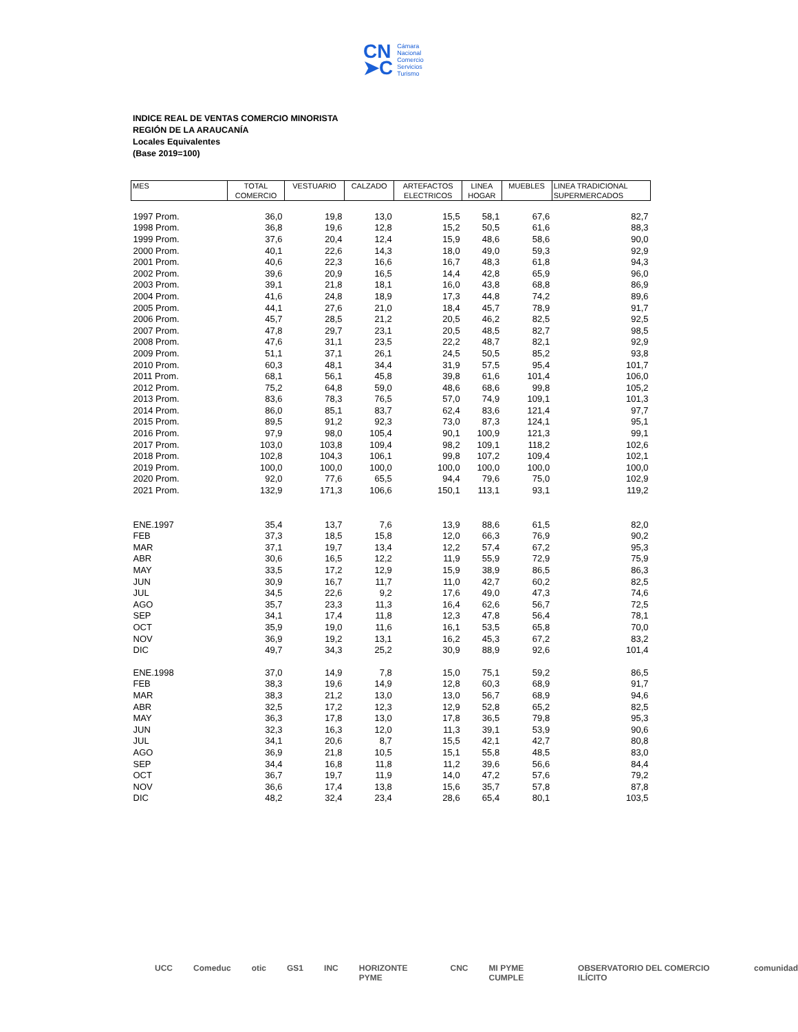CN
➤C
Cámara
Nacional
Comercio
Servicios
Turismo
INDICE REAL DE VENTAS COMERCIO MINORISTA
REGIÓN DE LA ARAUCANÍA
Locales Equivalentes
(Base 2019=100)
| MES | TOTAL | VESTUARIO | CALZADO | ARTEFACTOS | LINEA | MUEBLES | LINEA TRADICIONAL |
| --- | --- | --- | --- | --- | --- | --- | --- |
| | COMERCIO | | | ELECTRICOS | HOGAR | | SUPERMERCADOS |
| 1997 Prom. | 36,0 | 19,8 | 13,0 | 15,5 | 58,1 | 67,6 | 82,7 |
| 1998 Prom. | 36,8 | 19,6 | 12,8 | 15,2 | 50,5 | 61,6 | 88,3 |
| 1999 Prom. | 37,6 | 20,4 | 12,4 | 15,9 | 48,6 | 58,6 | 90,0 |
| 2000 Prom. | 40,1 | 22,6 | 14,3 | 18,0 | 49,0 | 59,3 | 92,9 |
| 2001 Prom. | 40,6 | 22,3 | 16,6 | 16,7 | 48,3 | 61,8 | 94,3 |
| 2002 Prom. | 39,6 | 20,9 | 16,5 | 14,4 | 42,8 | 65,9 | 96,0 |
| 2003 Prom. | 39,1 | 21,8 | 18,1 | 16,0 | 43,8 | 68,8 | 86,9 |
| 2004 Prom. | 41,6 | 24,8 | 18,9 | 17,3 | 44,8 | 74,2 | 89,6 |
| 2005 Prom. | 44,1 | 27,6 | 21,0 | 18,4 | 45,7 | 78,9 | 91,7 |
| 2006 Prom. | 45,7 | 28,5 | 21,2 | 20,5 | 46,2 | 82,5 | 92,5 |
| 2007 Prom. | 47,8 | 29,7 | 23,1 | 20,5 | 48,5 | 82,7 | 98,5 |
| 2008 Prom. | 47,6 | 31,1 | 23,5 | 22,2 | 48,7 | 82,1 | 92,9 |
| 2009 Prom. | 51,1 | 37,1 | 26,1 | 24,5 | 50,5 | 85,2 | 93,8 |
| 2010 Prom. | 60,3 | 48,1 | 34,4 | 31,9 | 57,5 | 95,4 | 101,7 |
| 2011 Prom. | 68,1 | 56,1 | 45,8 | 39,8 | 61,6 | 101,4 | 106,0 |
| 2012 Prom. | 75,2 | 64,8 | 59,0 | 48,6 | 68,6 | 99,8 | 105,2 |
| 2013 Prom. | 83,6 | 78,3 | 76,5 | 57,0 | 74,9 | 109,1 | 101,3 |
| 2014 Prom. | 86,0 | 85,1 | 83,7 | 62,4 | 83,6 | 121,4 | 97,7 |
| 2015 Prom. | 89,5 | 91,2 | 92,3 | 73,0 | 87,3 | 124,1 | 95,1 |
| 2016 Prom. | 97,9 | 98,0 | 105,4 | 90,1 | 100,9 | 121,3 | 99,1 |
| 2017 Prom. | 103,0 | 103,8 | 109,4 | 98,2 | 109,1 | 118,2 | 102,6 |
| 2018 Prom. | 102,8 | 104,3 | 106,1 | 99,8 | 107,2 | 109,4 | 102,1 |
| 2019 Prom. | 100,0 | 100,0 | 100,0 | 100,0 | 100,0 | 100,0 | 100,0 |
| 2020 Prom. | 92,0 | 77,6 | 65,5 | 94,4 | 79,6 | 75,0 | 102,9 |
| 2021 Prom. | 132,9 | 171,3 | 106,6 | 150,1 | 113,1 | 93,1 | 119,2 |
| ENE.1997 | 35,4 | 13,7 | 7,6 | 13,9 | 88,6 | 61,5 | 82,0 |
| FEB | 37,3 | 18,5 | 15,8 | 12,0 | 66,3 | 76,9 | 90,2 |
| MAR | 37,1 | 19,7 | 13,4 | 12,2 | 57,4 | 67,2 | 95,3 |
| ABR | 30,6 | 16,5 | 12,2 | 11,9 | 55,9 | 72,9 | 75,9 |
| MAY | 33,5 | 17,2 | 12,9 | 15,9 | 38,9 | 86,5 | 86,3 |
| JUN | 30,9 | 16,7 | 11,7 | 11,0 | 42,7 | 60,2 | 82,5 |
| JUL | 34,5 | 22,6 | 9,2 | 17,6 | 49,0 | 47,3 | 74,6 |
| AGO | 35,7 | 23,3 | 11,3 | 16,4 | 62,6 | 56,7 | 72,5 |
| SEP | 34,1 | 17,4 | 11,8 | 12,3 | 47,8 | 56,4 | 78,1 |
| OCT | 35,9 | 19,0 | 11,6 | 16,1 | 53,5 | 65,8 | 70,0 |
| NOV | 36,9 | 19,2 | 13,1 | 16,2 | 45,3 | 67,2 | 83,2 |
| DIC | 49,7 | 34,3 | 25,2 | 30,9 | 88,9 | 92,6 | 101,4 |
| ENE.1998 | 37,0 | 14,9 | 7,8 | 15,0 | 75,1 | 59,2 | 86,5 |
| FEB | 38,3 | 19,6 | 14,9 | 12,8 | 60,3 | 68,9 | 91,7 |
| MAR | 38,3 | 21,2 | 13,0 | 13,0 | 56,7 | 68,9 | 94,6 |
| ABR | 32,5 | 17,2 | 12,3 | 12,9 | 52,8 | 65,2 | 82,5 |
| MAY | 36,3 | 17,8 | 13,0 | 17,8 | 36,5 | 79,8 | 95,3 |
| JUN | 32,3 | 16,3 | 12,0 | 11,3 | 39,1 | 53,9 | 90,6 |
| JUL | 34,1 | 20,6 | 8,7 | 15,5 | 42,1 | 42,7 | 80,8 |
| AGO | 36,9 | 21,8 | 10,5 | 15,1 | 55,8 | 48,5 | 83,0 |
| SEP | 34,4 | 16,8 | 11,8 | 11,2 | 39,6 | 56,6 | 84,4 |
| OCT | 36,7 | 19,7 | 11,9 | 14,0 | 47,2 | 57,6 | 79,2 |
| NOV | 36,6 | 17,4 | 13,8 | 15,6 | 35,7 | 57,8 | 87,8 |
| DIC | 48,2 | 32,4 | 23,4 | 28,6 | 65,4 | 80,1 | 103,5 |
UCC Comeduc otic GS1 INC HORIZONTE PYME CNC MI PYME CUMPLE OBSERVATORIO DEL COMERCIO ILÍCITO comunidad